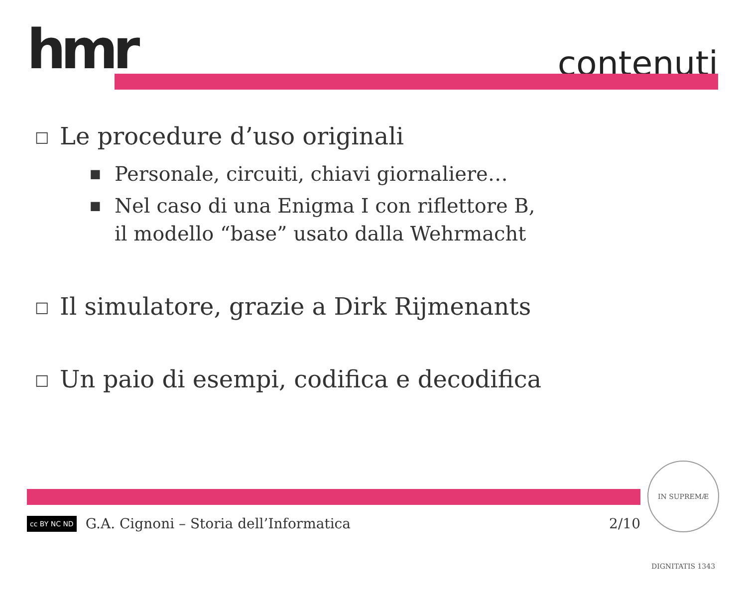hmr contenuti
□ Le procedure d’uso originali
■ Personale, circuiti, chiavi giornaliere…
■ Nel caso di una Enigma I con riflettore B,
il modello “base” usato dalla Wehrmacht
□ Il simulatore, grazie a Dirk Rijmenants
□ Un paio di esempi, codifica e decodifica
cc BY NC ND G.A. Cignoni – Storia dell’Informatica 2/10
IN SUPREMÆ DIGNITATIS 1343